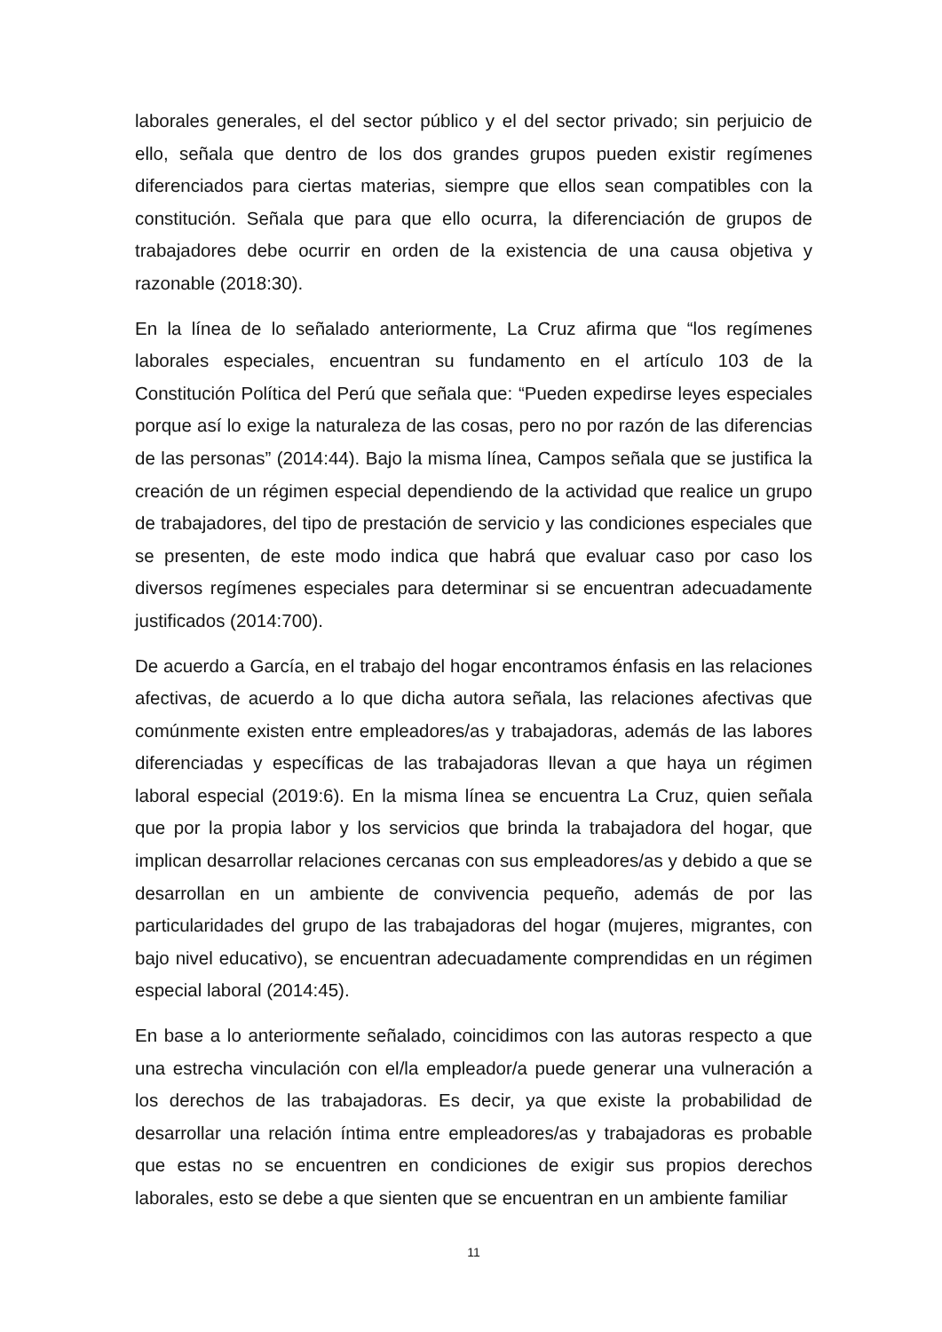laborales generales, el del sector público y el del sector privado; sin perjuicio de ello, señala que dentro de los dos grandes grupos pueden existir regímenes diferenciados para ciertas materias, siempre que ellos sean compatibles con la constitución. Señala que para que ello ocurra, la diferenciación de grupos de trabajadores debe ocurrir en orden de la existencia de una causa objetiva y razonable (2018:30).
En la línea de lo señalado anteriormente, La Cruz afirma que “los regímenes laborales especiales, encuentran su fundamento en el artículo 103 de la Constitución Política del Perú que señala que: “Pueden expedirse leyes especiales porque así lo exige la naturaleza de las cosas, pero no por razón de las diferencias de las personas” (2014:44). Bajo la misma línea, Campos señala que se justifica la creación de un régimen especial dependiendo de la actividad que realice un grupo de trabajadores, del tipo de prestación de servicio y las condiciones especiales que se presenten, de este modo indica que habrá que evaluar caso por caso los diversos regímenes especiales para determinar si se encuentran adecuadamente justificados (2014:700).
De acuerdo a García, en el trabajo del hogar encontramos énfasis en las relaciones afectivas, de acuerdo a lo que dicha autora señala, las relaciones afectivas que comúnmente existen entre empleadores/as y trabajadoras, además de las labores diferenciadas y específicas de las trabajadoras llevan a que haya un régimen laboral especial (2019:6). En la misma línea se encuentra La Cruz, quien señala que por la propia labor y los servicios que brinda la trabajadora del hogar, que implican desarrollar relaciones cercanas con sus empleadores/as y debido a que se desarrollan en un ambiente de convivencia pequeño, además de por las particularidades del grupo de las trabajadoras del hogar (mujeres, migrantes, con bajo nivel educativo), se encuentran adecuadamente comprendidas en un régimen especial laboral (2014:45).
En base a lo anteriormente señalado, coincidimos con las autoras respecto a que una estrecha vinculación con el/la empleador/a puede generar una vulneración a los derechos de las trabajadoras. Es decir, ya que existe la probabilidad de desarrollar una relación íntima entre empleadores/as y trabajadoras es probable que estas no se encuentren en condiciones de exigir sus propios derechos laborales, esto se debe a que sienten que se encuentran en un ambiente familiar
11